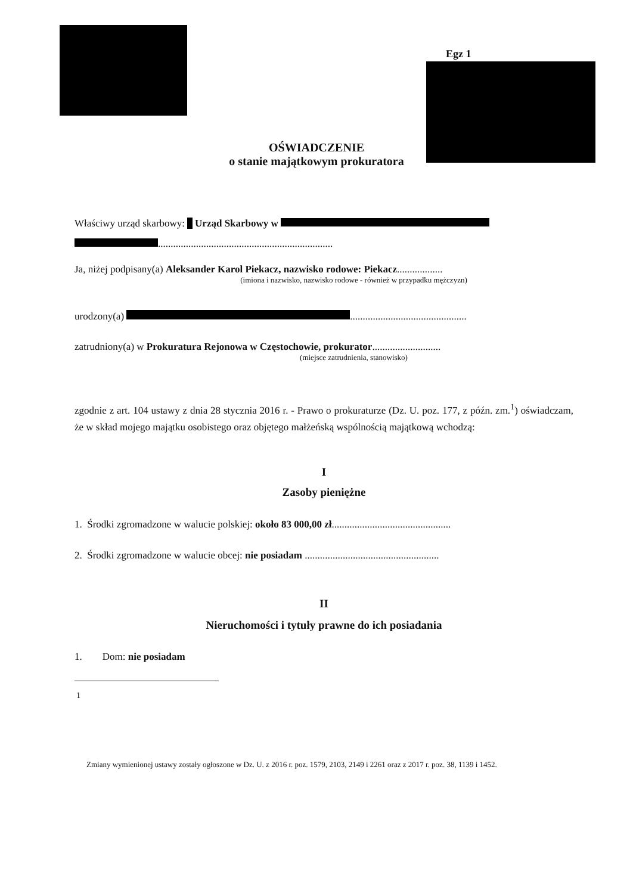Egz 1
OŚWIADCZENIE
o stanie majątkowym prokuratora
Właściwy urząd skarbowy: Urząd Skarbowy w
.....................................................................
Ja, niżej podpisany(a) Aleksander Karol Piekacz, nazwisko rodowe: Piekacz..................
(imiona i nazwisko, nazwisko rodowe - również w przypadku mężczyzn)
urodzony(a) ..............................................
zatrudniony(a) w Prokuratura Rejonowa w Częstochowie, prokurator...........................
(miejsce zatrudnienia, stanowisko)
zgodnie z art. 104 ustawy z dnia 28 stycznia 2016 r. - Prawo o prokuraturze (Dz. U. poz. 177, z późn. zm.<sup>1</sup>) oświadczam, że w skład mojego majątku osobistego oraz objętego małżeńską wspólnością majątkową wchodzą:
I
Zasoby pieniężne
1. Środki zgromadzone w walucie polskiej: około 83 000,00 zł...............................................
2. Środki zgromadzone w walucie obcej: nie posiadam .....................................................
II
Nieruchomości i tytuły prawne do ich posiadania
1. Dom: nie posiadam
<sup>1</sup>
Zmiany wymienionej ustawy zostały ogłoszone w Dz. U. z 2016 r. poz. 1579, 2103, 2149 i 2261 oraz z 2017 r. poz. 38, 1139 i 1452.